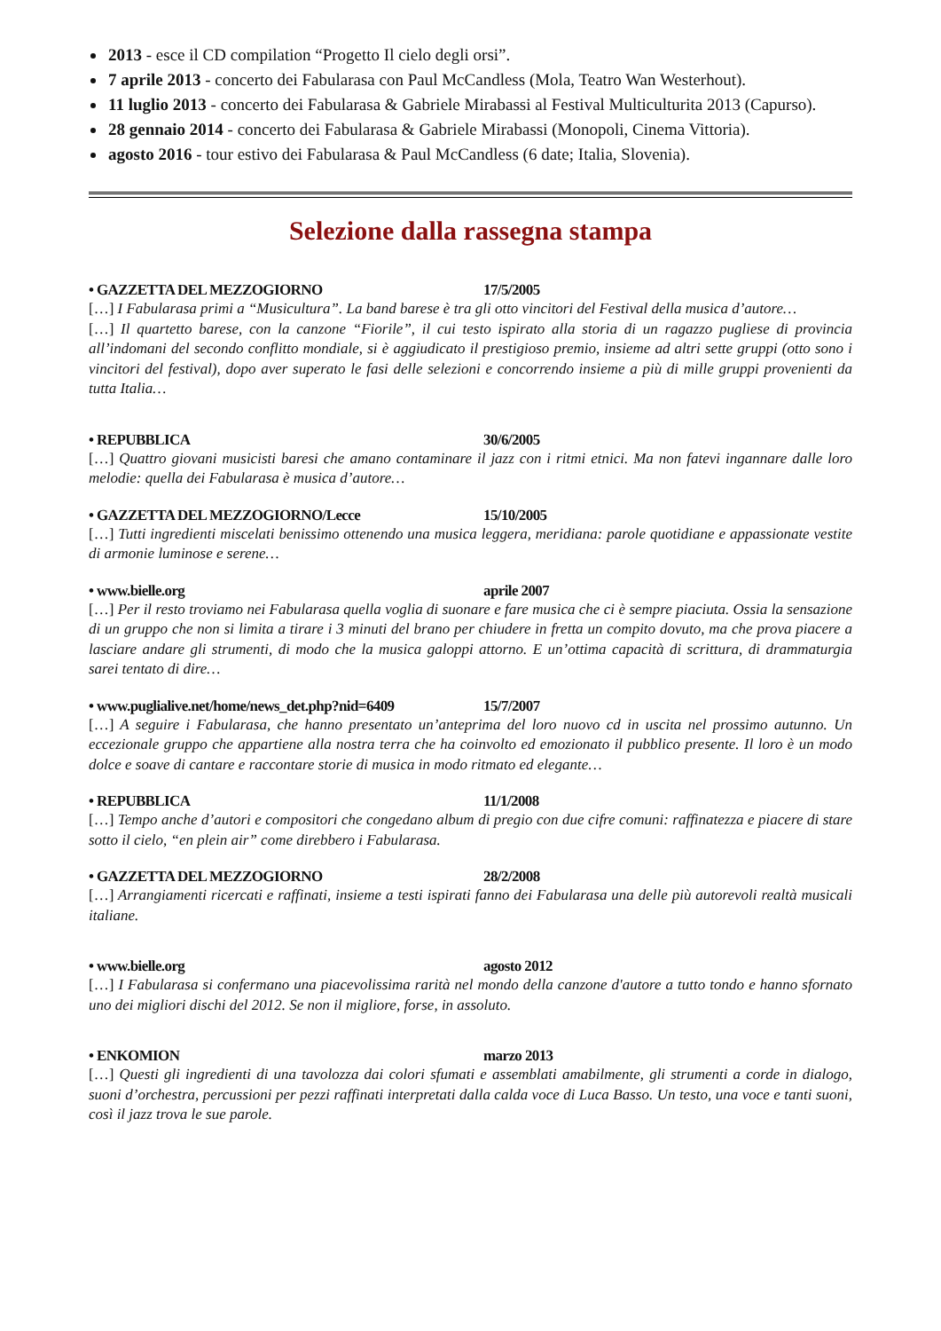2013 - esce il CD compilation “Progetto Il cielo degli orsi”.
7 aprile 2013 - concerto dei Fabularasa con Paul McCandless (Mola, Teatro Wan Westerhout).
11 luglio 2013 - concerto dei Fabularasa & Gabriele Mirabassi al Festival Multiculturita 2013 (Capurso).
28 gennaio 2014 - concerto dei Fabularasa & Gabriele Mirabassi (Monopoli, Cinema Vittoria).
agosto 2016 - tour estivo dei Fabularasa & Paul McCandless (6 date; Italia, Slovenia).
Selezione dalla rassegna stampa
• GAZZETTA DEL MEZZOGIORNO 17/5/2005
[…] I Fabularasa primi a “Musicultura”. La band barese è tra gli otto vincitori del Festival della musica d’autore…
[…] Il quartetto barese, con la canzone “Fiorile”, il cui testo ispirato alla storia di un ragazzo pugliese di provincia all’indomani del secondo conflitto mondiale, si è aggiudicato il prestigioso premio, insieme ad altri sette gruppi (otto sono i vincitori del festival), dopo aver superato le fasi delle selezioni e concorrendo insieme a più di mille gruppi provenienti da tutta Italia…
• REPUBBLICA 30/6/2005
[…] Quattro giovani musicisti baresi che amano contaminare il jazz con i ritmi etnici. Ma non fatevi ingannare dalle loro melodie: quella dei Fabularasa è musica d’autore…
• GAZZETTA DEL MEZZOGIORNO/Lecce 15/10/2005
[…] Tutti ingredienti miscelati benissimo ottenendo una musica leggera, meridiana: parole quotidiane e appassionate vestite di armonie luminose e serene…
• www.bielle.org aprile 2007
[…] Per il resto troviamo nei Fabularasa quella voglia di suonare e fare musica che ci è sempre piaciuta. Ossia la sensazione di un gruppo che non si limita a tirare i 3 minuti del brano per chiudere in fretta un compito dovuto, ma che prova piacere a lasciare andare gli strumenti, di modo che la musica galoppi attorno. E un’ottima capacità di scrittura, di drammaturgia sarei tentato di dire…
• www.puglialive.net/home/news_det.php?nid=6409 15/7/2007
[…] A seguire i Fabularasa, che hanno presentato un’anteprima del loro nuovo cd in uscita nel prossimo autunno. Un eccezionale gruppo che appartiene alla nostra terra che ha coinvolto ed emozionato il pubblico presente. Il loro è un modo dolce e soave di cantare e raccontare storie di musica in modo ritmato ed elegante…
• REPUBBLICA 11/1/2008
[…] Tempo anche d’autori e compositori che congedano album di pregio con due cifre comuni: raffinatezza e piacere di stare sotto il cielo, “en plein air” come direbbero i Fabularasa.
• GAZZETTA DEL MEZZOGIORNO 28/2/2008
[…] Arrangiamenti ricercati e raffinati, insieme a testi ispirati fanno dei Fabularasa una delle più autorevoli realtà musicali italiane.
• www.bielle.org agosto 2012
[…] I Fabularasa si confermano una piacevolissima rarità nel mondo della canzone d'autore a tutto tondo e hanno sfornato uno dei migliori dischi del 2012. Se non il migliore, forse, in assoluto.
• ENKOMION marzo 2013
[…] Questi gli ingredienti di una tavolozza dai colori sfumati e assemblati amabilmente, gli strumenti a corde in dialogo, suoni d’orchestra, percussioni per pezzi raffinati interpretati dalla calda voce di Luca Basso. Un testo, una voce e tanti suoni, così il jazz trova le sue parole.